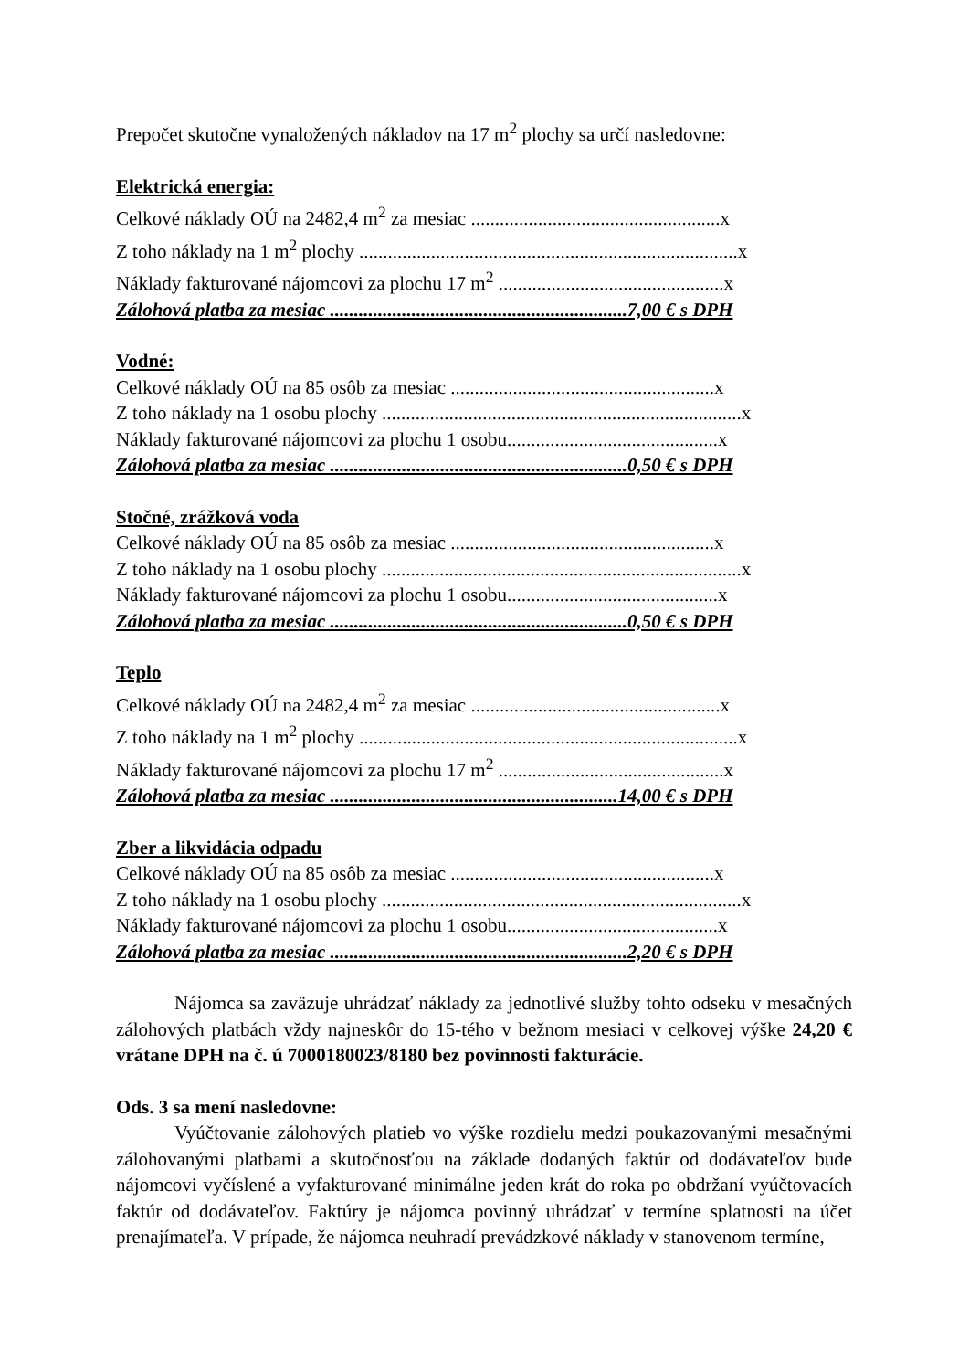Prepočet skutočne vynaložených nákladov na 17 m<sup>2</sup> plochy sa určí nasledovne:
Elektrická energia:
Celkové náklady OÚ na 2482,4 m<sup>2</sup> za mesiac ....................................................x
Z toho náklady na 1 m<sup>2</sup> plochy ...............................................................................x
Náklady fakturované nájomcovi za plochu 17 m<sup>2</sup> ...............................................x
Zálohová platba za mesiac ..............................................................7,00 € s DPH
Vodné:
Celkové náklady OÚ na 85 osôb za mesiac .......................................................x
Z toho náklady na 1 osobu plochy ...........................................................................x
Náklady fakturované nájomcovi za plochu 1 osobu............................................x
Zálohová platba za mesiac ..............................................................0,50 € s DPH
Stočné, zrážková voda
Celkové náklady OÚ na 85 osôb za mesiac .......................................................x
Z toho náklady na 1 osobu plochy ...........................................................................x
Náklady fakturované nájomcovi za plochu 1 osobu............................................x
Zálohová platba za mesiac ..............................................................0,50 € s DPH
Teplo
Celkové náklady OÚ na 2482,4 m<sup>2</sup> za mesiac ....................................................x
Z toho náklady na 1 m<sup>2</sup> plochy ...............................................................................x
Náklady fakturované nájomcovi za plochu 17 m<sup>2</sup> ...............................................x
Zálohová platba za mesiac ............................................................14,00 € s DPH
Zber a likvidácia odpadu
Celkové náklady OÚ na 85 osôb za mesiac .......................................................x
Z toho náklady na 1 osobu plochy ...........................................................................x
Náklady fakturované nájomcovi za plochu 1 osobu............................................x
Zálohová platba za mesiac ..............................................................2,20 € s DPH
Nájomca sa zaväzuje uhrádzať náklady za jednotlivé služby tohto odseku v mesačných zálohových platbách vždy najneskôr do 15-tého v bežnom mesiaci v celkovej výške 24,20 € vrátane DPH na č. ú 7000180023/8180 bez povinnosti fakturácie.
Ods. 3 sa mení nasledovne:
Vyúčtovanie zálohových platieb vo výške rozdielu medzi poukazovanými mesačnými zálohovanými platbami a skutočnosťou na základe dodaných faktúr od dodávateľov bude nájomcovi vyčíslené a vyfakturované minimálne jeden krát do roka po obdržaní vyúčtovacích faktúr od dodávateľov. Faktúry je nájomca povinný uhrádzať v termíne splatnosti na účet prenajímateľa. V prípade, že nájomca neuhradí prevádzkové náklady v stanovenom termíne,